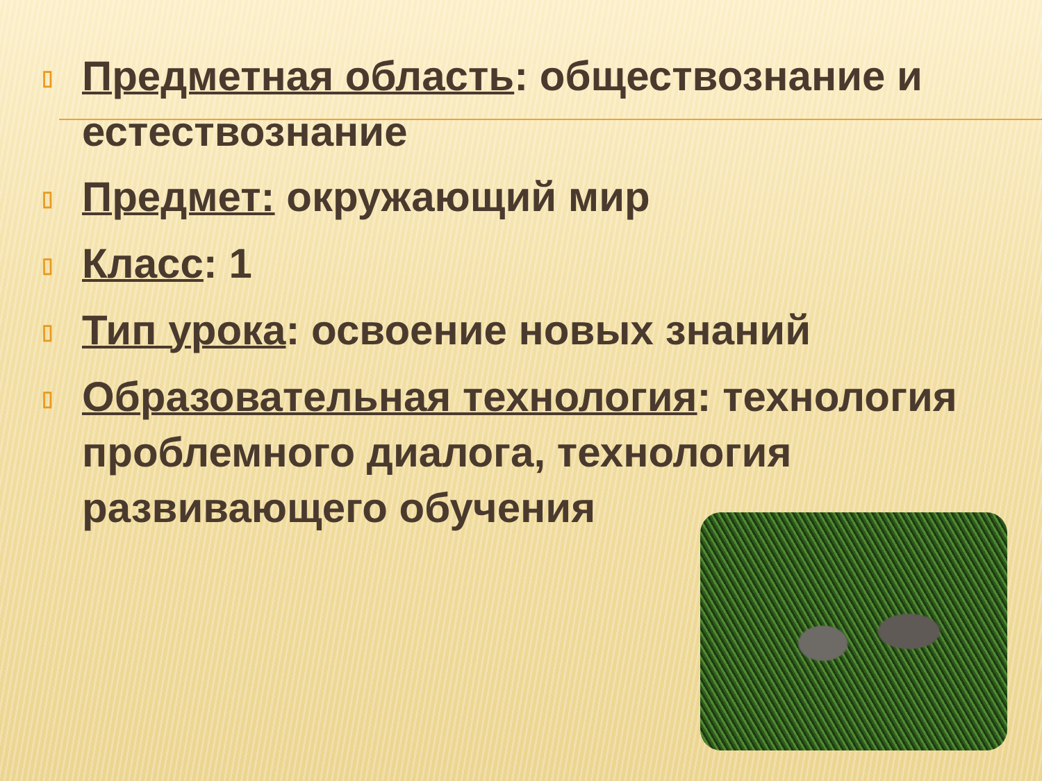▯ Предметная область: обществознание и естествознание
▯ Предмет: окружающий мир
▯ Класс: 1
▯ Тип урока: освоение новых знаний
▯ Образовательная технология: технология проблемного диалога, технология развивающего обучения